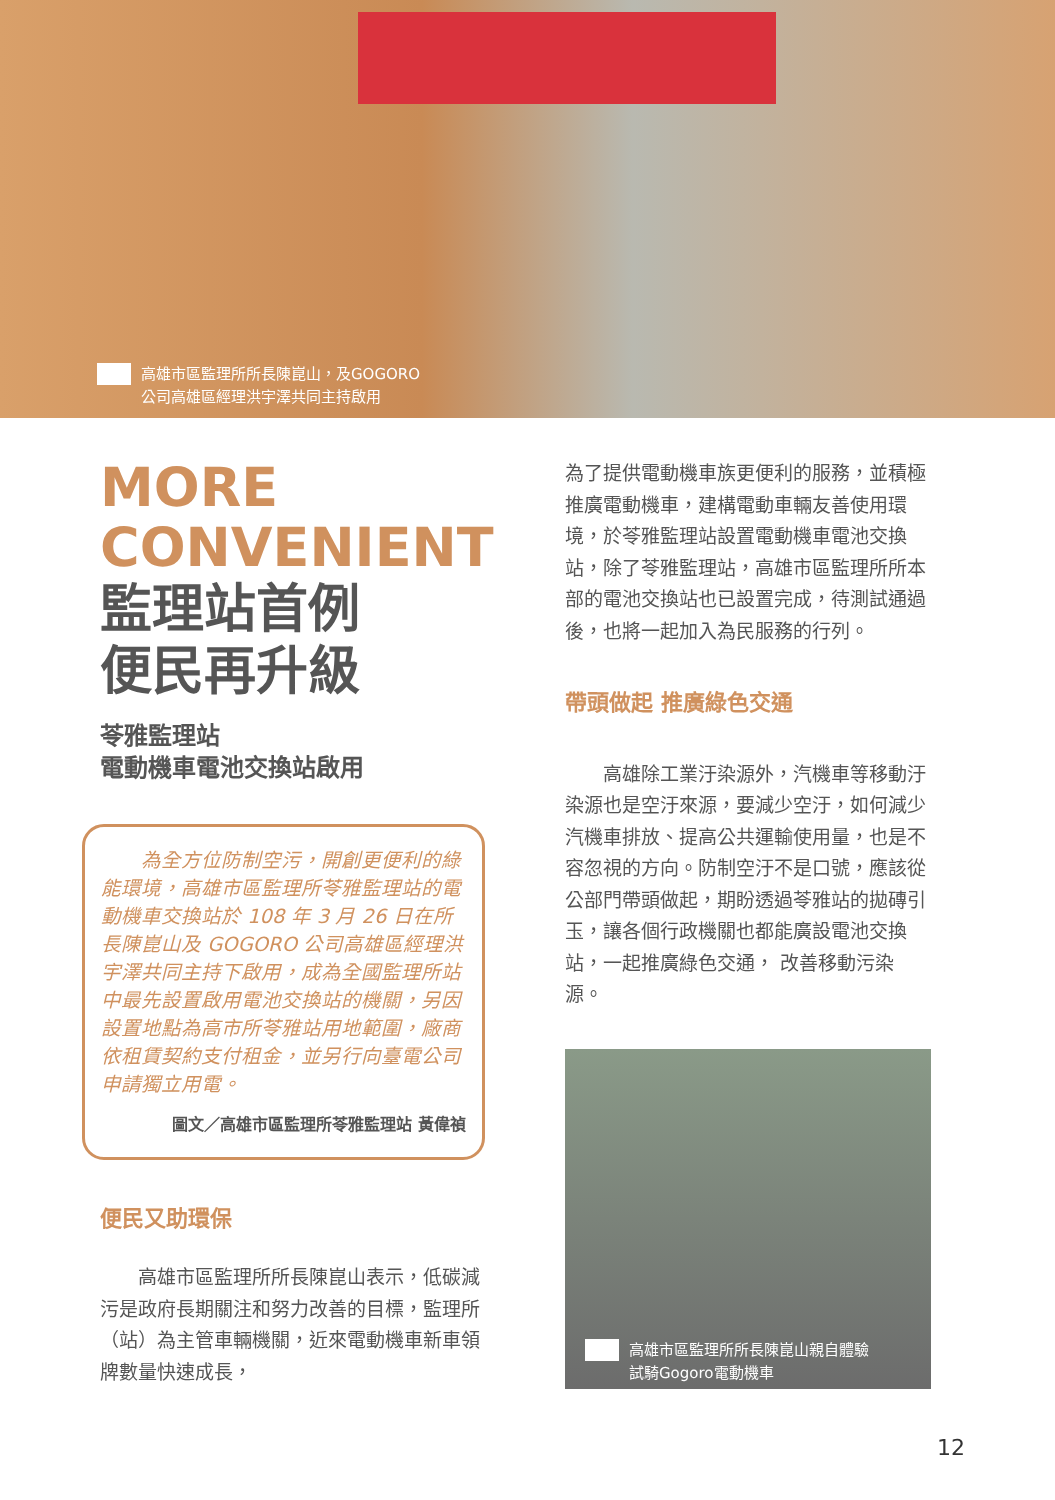高雄市區監理所所長陳崑山，及GOGORO
公司高雄區經理洪宇澤共同主持啟用
MORE
CONVENIENT
監理站首例
便民再升級
苓雅監理站
電動機車電池交換站啟用
　　為全方位防制空污，開創更便利的綠能環境，高雄市區監理所苓雅監理站的電動機車交換站於 108 年 3 月 26 日在所長陳崑山及 GOGORO 公司高雄區經理洪宇澤共同主持下啟用，成為全國監理所站中最先設置啟用電池交換站的機關，另因設置地點為高市所苓雅站用地範圍，廠商依租賃契約支付租金，並另行向臺電公司申請獨立用電。
圖文／高雄市區監理所苓雅監理站 黃偉禎
便民又助環保
　　高雄市區監理所所長陳崑山表示，低碳減污是政府長期關注和努力改善的目標，監理所（站）為主管車輛機關，近來電動機車新車領牌數量快速成長，
為了提供電動機車族更便利的服務，並積極推廣電動機車，建構電動車輛友善使用環境，於苓雅監理站設置電動機車電池交換站，除了苓雅監理站，高雄市區監理所所本部的電池交換站也已設置完成，待測試通過後，也將一起加入為民服務的行列。
帶頭做起 推廣綠色交通
　　高雄除工業汙染源外，汽機車等移動汙染源也是空汙來源，要減少空汙，如何減少汽機車排放、提高公共運輸使用量，也是不容忽視的方向。防制空汙不是口號，應該從公部門帶頭做起，期盼透過苓雅站的拋磚引玉，讓各個行政機關也都能廣設電池交換站，一起推廣綠色交通， 改善移動污染源。
高雄市區監理所所長陳崑山親自體驗
試騎Gogoro電動機車
12